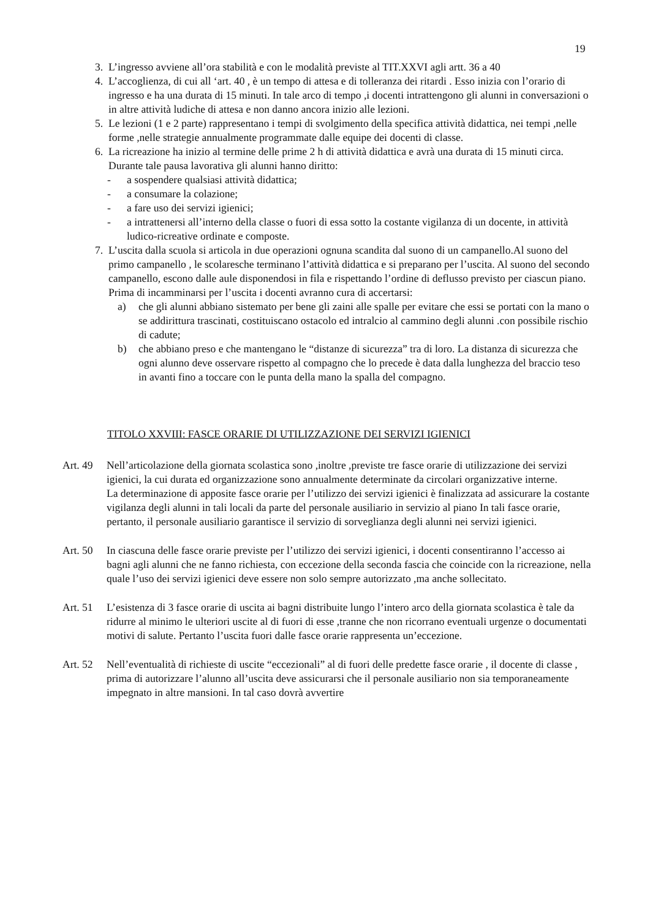19
3. L’ingresso avviene all’ora stabilità e con le modalità previste al TIT.XXVI agli artt. 36 a 40
4. L’accoglienza, di cui all ‘art. 40 , è un tempo di attesa e di tolleranza dei ritardi . Esso inizia con l’orario di ingresso e ha una durata di 15 minuti. In tale arco di tempo ,i docenti intrattengono gli alunni in conversazioni o in altre attività ludiche di attesa e non danno ancora inizio alle lezioni.
5. Le lezioni (1 e 2 parte) rappresentano i tempi di svolgimento della specifica attività didattica, nei tempi ,nelle forme ,nelle strategie annualmente programmate dalle equipe dei docenti di classe.
6. La ricreazione ha inizio al termine delle prime 2 h di attività didattica e avrà una durata di 15 minuti circa. Durante tale pausa lavorativa gli alunni hanno diritto:
- a sospendere qualsiasi attività didattica;
- a consumare la colazione;
- a fare uso dei servizi igienici;
- a intrattenersi all’interno della classe o fuori di essa sotto la costante vigilanza di un docente, in attività ludico-ricreative ordinate e composte.
7. L’uscita dalla scuola si articola in due operazioni ognuna scandita dal suono di un campanello.Al suono del primo campanello , le scolaresche terminano l’attività didattica e si preparano per l’uscita. Al suono del secondo campanello, escono dalle aule disponendosi in fila e rispettando l’ordine di deflusso previsto per ciascun piano. Prima di incamminarsi per l’uscita i docenti avranno cura di accertarsi:
a) che gli alunni abbiano sistemato per bene gli zaini alle spalle per evitare che essi se portati con la mano o se addirittura trascinati, costituiscano ostacolo ed intralcio al cammino degli alunni .con possibile rischio di cadute;
b) che abbiano preso e che mantengano le “distanze di sicurezza” tra di loro. La distanza di sicurezza che ogni alunno deve osservare rispetto al compagno che lo precede è data dalla lunghezza del braccio teso in avanti fino a toccare con le punta della mano la spalla del compagno.
TITOLO XXVIII: FASCE ORARIE DI UTILIZZAZIONE DEI SERVIZI IGIENICI
Art. 49
Nell’articolazione della giornata scolastica sono ,inoltre ,previste tre fasce orarie di utilizzazione dei servizi igienici, la cui durata ed organizzazione sono annualmente determinate da circolari organizzative interne.
La determinazione di apposite fasce orarie per l’utilizzo dei servizi igienici è finalizzata ad assicurare la costante vigilanza degli alunni in tali locali da parte del personale ausiliario in servizio al piano In tali fasce orarie, pertanto, il personale ausiliario garantisce il servizio di sorveglianza degli alunni nei servizi igienici.
Art. 50
In ciascuna delle fasce orarie previste per l’utilizzo dei servizi igienici, i docenti consentiranno l’accesso ai bagni agli alunni che ne fanno richiesta, con eccezione della seconda fascia che coincide con la ricreazione, nella quale l’uso dei servizi igienici deve essere non solo sempre autorizzato ,ma anche sollecitato.
Art. 51
L’esistenza di 3 fasce orarie di uscita ai bagni distribuite lungo l’intero arco della giornata scolastica è tale da ridurre al minimo le ulteriori uscite al di fuori di esse ,tranne che non ricorrano eventuali urgenze o documentati motivi di salute. Pertanto l’uscita fuori dalle fasce orarie rappresenta un’eccezione.
Art. 52
Nell’eventualità di richieste di uscite “eccezionali” al di fuori delle predette fasce orarie , il docente di classe , prima di autorizzare l’alunno all’uscita deve assicurarsi che il personale ausiliario non sia temporaneamente impegnato in altre mansioni. In tal caso dovrà avvertire